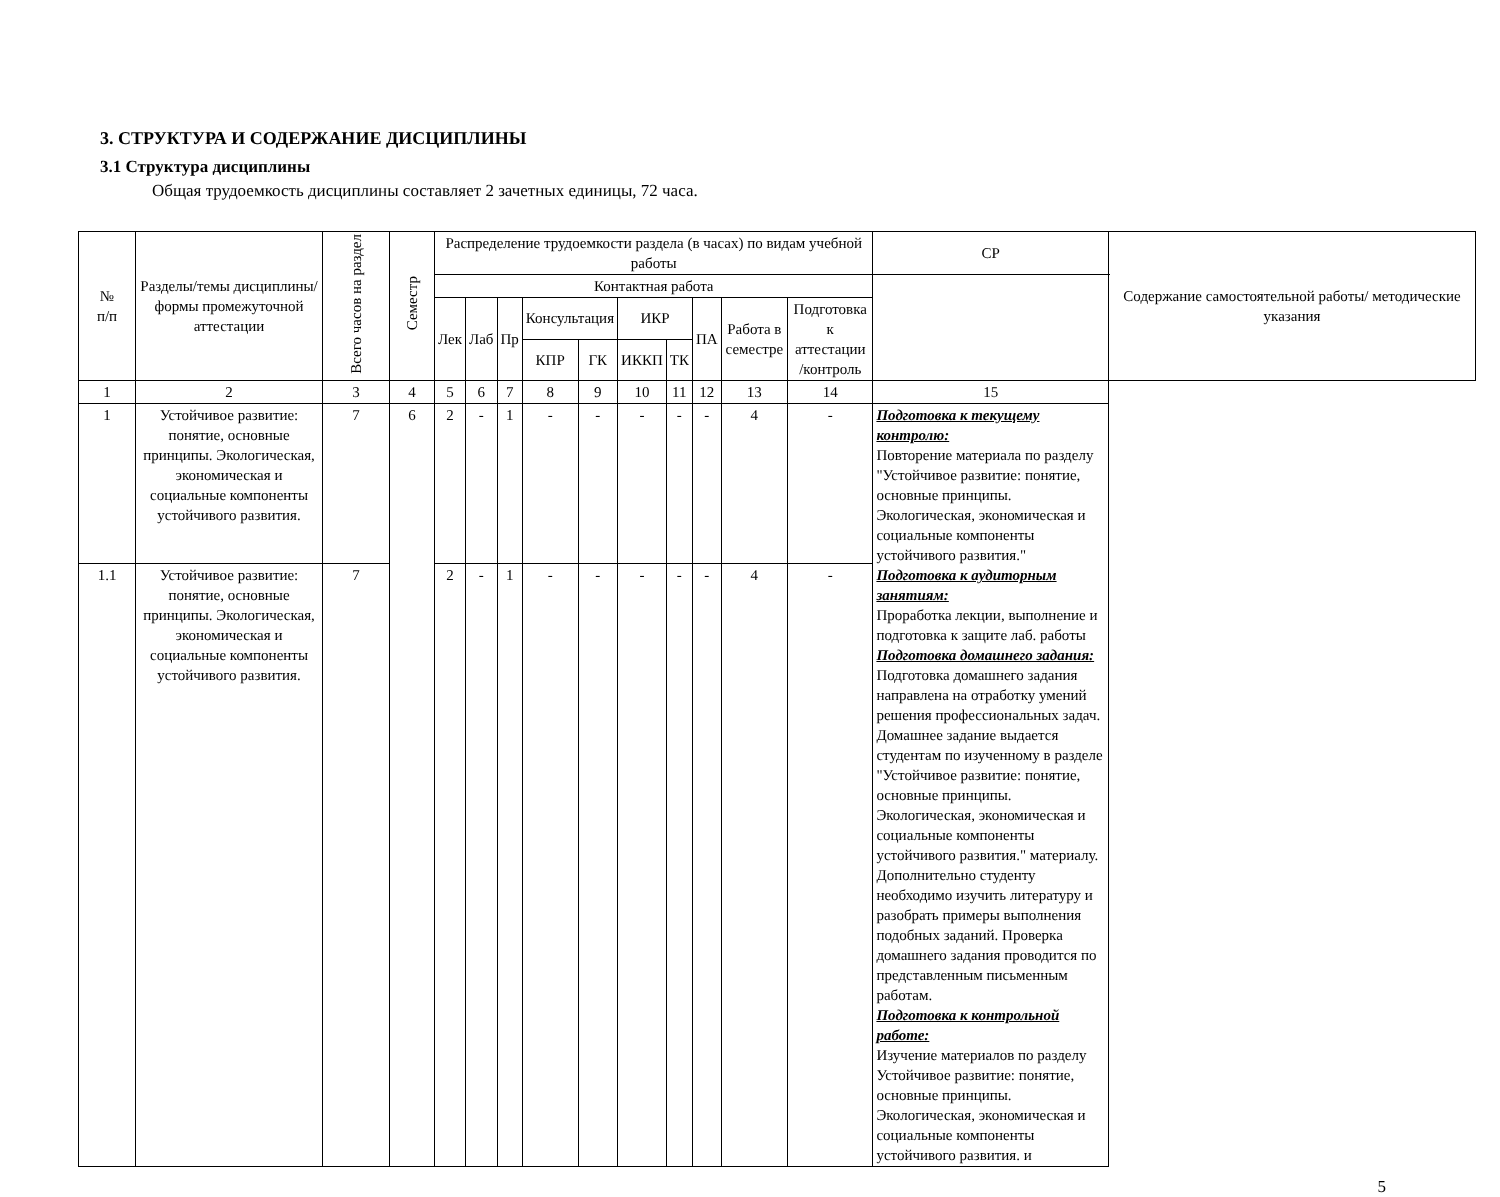3. СТРУКТУРА И СОДЕРЖАНИЕ ДИСЦИПЛИНЫ
3.1 Структура дисциплины
Общая трудоемкость дисциплины составляет 2 зачетных единицы, 72 часа.
| № п/п | Разделы/темы дисциплины/формы промежуточной аттестации | Всего часов на раздел | Семестр | Распределение трудоемкости раздела (в часах) по видам учебной работы | | | | | | | | | | СР | Содержание самостоятельной работы/ методические указания |
| --- | --- | --- | --- | --- | --- | --- | --- | --- | --- | --- | --- | --- | --- | --- | --- |
| | | | | Контактная работа | | | | | | | | | | | |
| | | | | Лек | Лаб | Пр | Консультация | | ИКР | | ПА | Работа в семестре | Подготовка к аттестации /контроль | | |
| | | | | | | | КПР | ГК | ИККП | ТК | | | | | |
| 1 | 2 | 3 | 4 | 5 | 6 | 7 | 8 | 9 | 10 | 11 | 12 | 13 | 14 | 15 | |
| 1 | Устойчивое развитие: понятие, основные принципы. Экологическая, экономическая и социальные компоненты устойчивого развития. | 7 | 6 | 2 | - | 1 | - | - | - | - | - | 4 | - | Подготовка к текущему контролю: Повторение материала по разделу "Устойчивое развитие: понятие, основные принципы. Экологическая, экономическая и социальные компоненты устойчивого развития." Подготовка к аудиторным занятиям: Проработка лекции, выполнение и подготовка к защите лаб. работы Подготовка домашнего задания: Подготовка домашнего задания направлена на отработку умений решения профессиональных задач. Домашнее задание выдается студентам по изученному в разделе "Устойчивое развитие: понятие, основные принципы. Экологическая, экономическая и социальные компоненты устойчивого развития." материалу. Дополнительно студенту необходимо изучить литературу и разобрать примеры выполнения подобных заданий. Проверка домашнего задания проводится по представленным письменным работам. Подготовка к контрольной работе: Изучение материалов по разделу Устойчивое развитие: понятие, основные принципы. Экологическая, экономическая и социальные компоненты устойчивого развития. и | |
| 1.1 | Устойчивое развитие: понятие, основные принципы. Экологическая, экономическая и социальные компоненты устойчивого развития. | 7 | | 2 | - | 1 | - | - | - | - | - | 4 | - | | |
5